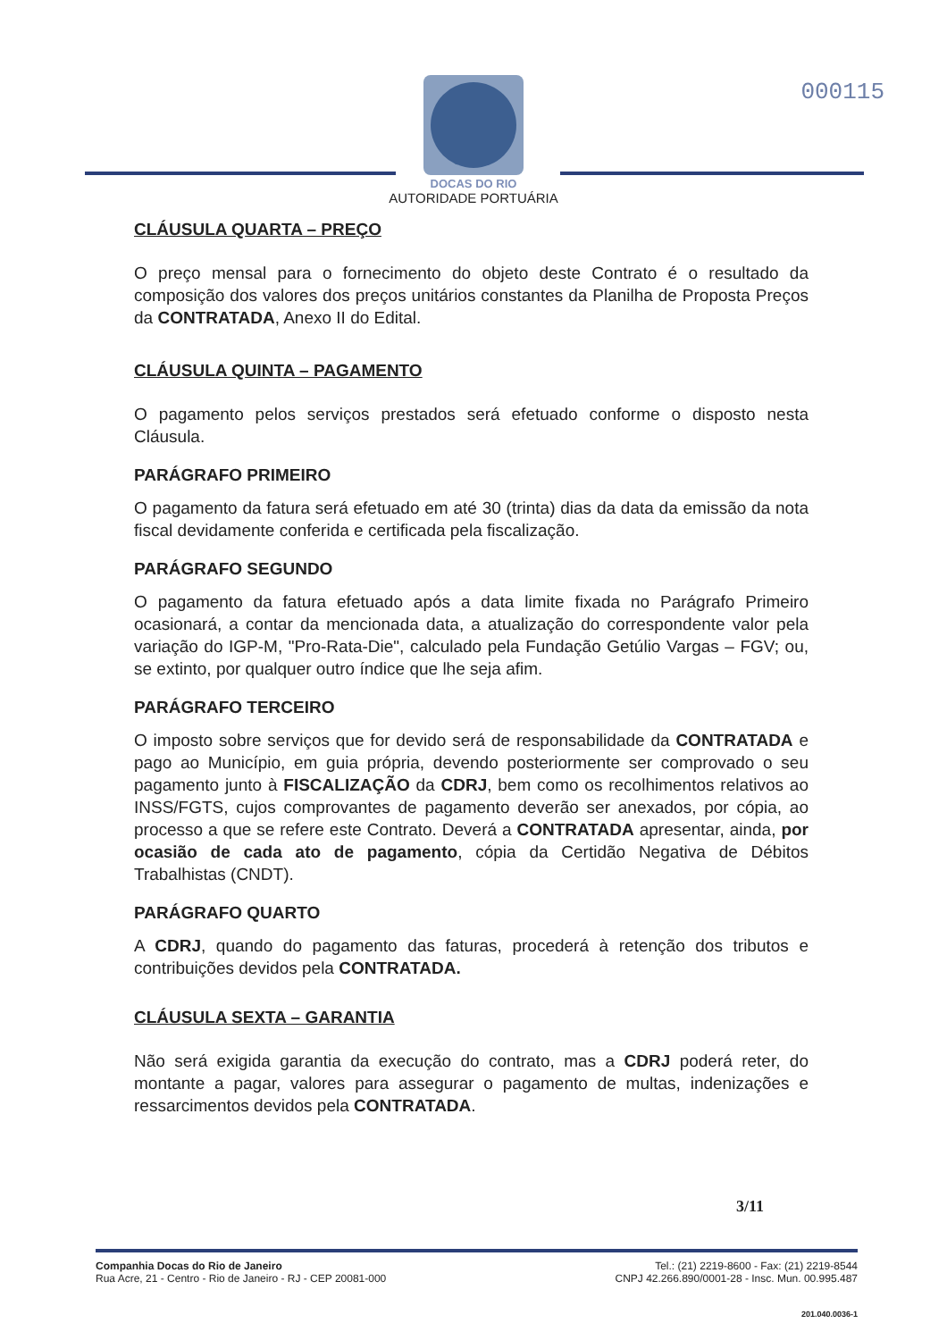000115
DOCAS DO RIO
AUTORIDADE PORTUÁRIA
CLÁUSULA QUARTA – PREÇO
O preço mensal para o fornecimento do objeto deste Contrato é o resultado da composição dos valores dos preços unitários constantes da Planilha de Proposta Preços da CONTRATADA, Anexo II do Edital.
CLÁUSULA QUINTA – PAGAMENTO
O pagamento pelos serviços prestados será efetuado conforme o disposto nesta Cláusula.
PARÁGRAFO PRIMEIRO
O pagamento da fatura será efetuado em até 30 (trinta) dias da data da emissão da nota fiscal devidamente conferida e certificada pela fiscalização.
PARÁGRAFO SEGUNDO
O pagamento da fatura efetuado após a data limite fixada no Parágrafo Primeiro ocasionará, a contar da mencionada data, a atualização do correspondente valor pela variação do IGP-M, "Pro-Rata-Die", calculado pela Fundação Getúlio Vargas – FGV; ou, se extinto, por qualquer outro índice que lhe seja afim.
PARÁGRAFO TERCEIRO
O imposto sobre serviços que for devido será de responsabilidade da CONTRATADA e pago ao Município, em guia própria, devendo posteriormente ser comprovado o seu pagamento junto à FISCALIZAÇÃO da CDRJ, bem como os recolhimentos relativos ao INSS/FGTS, cujos comprovantes de pagamento deverão ser anexados, por cópia, ao processo a que se refere este Contrato. Deverá a CONTRATADA apresentar, ainda, por ocasião de cada ato de pagamento, cópia da Certidão Negativa de Débitos Trabalhistas (CNDT).
PARÁGRAFO QUARTO
A CDRJ, quando do pagamento das faturas, procederá à retenção dos tributos e contribuições devidos pela CONTRATADA.
CLÁUSULA SEXTA – GARANTIA
Não será exigida garantia da execução do contrato, mas a CDRJ poderá reter, do montante a pagar, valores para assegurar o pagamento de multas, indenizações e ressarcimentos devidos pela CONTRATADA.
3/11
Companhia Docas do Rio de Janeiro
Rua Acre, 21 - Centro - Rio de Janeiro - RJ - CEP 20081-000
Tel.: (21) 2219-8600 - Fax: (21) 2219-8544
CNPJ 42.266.890/0001-28 - Insc. Mun. 00.995.487
201.040.0036-1